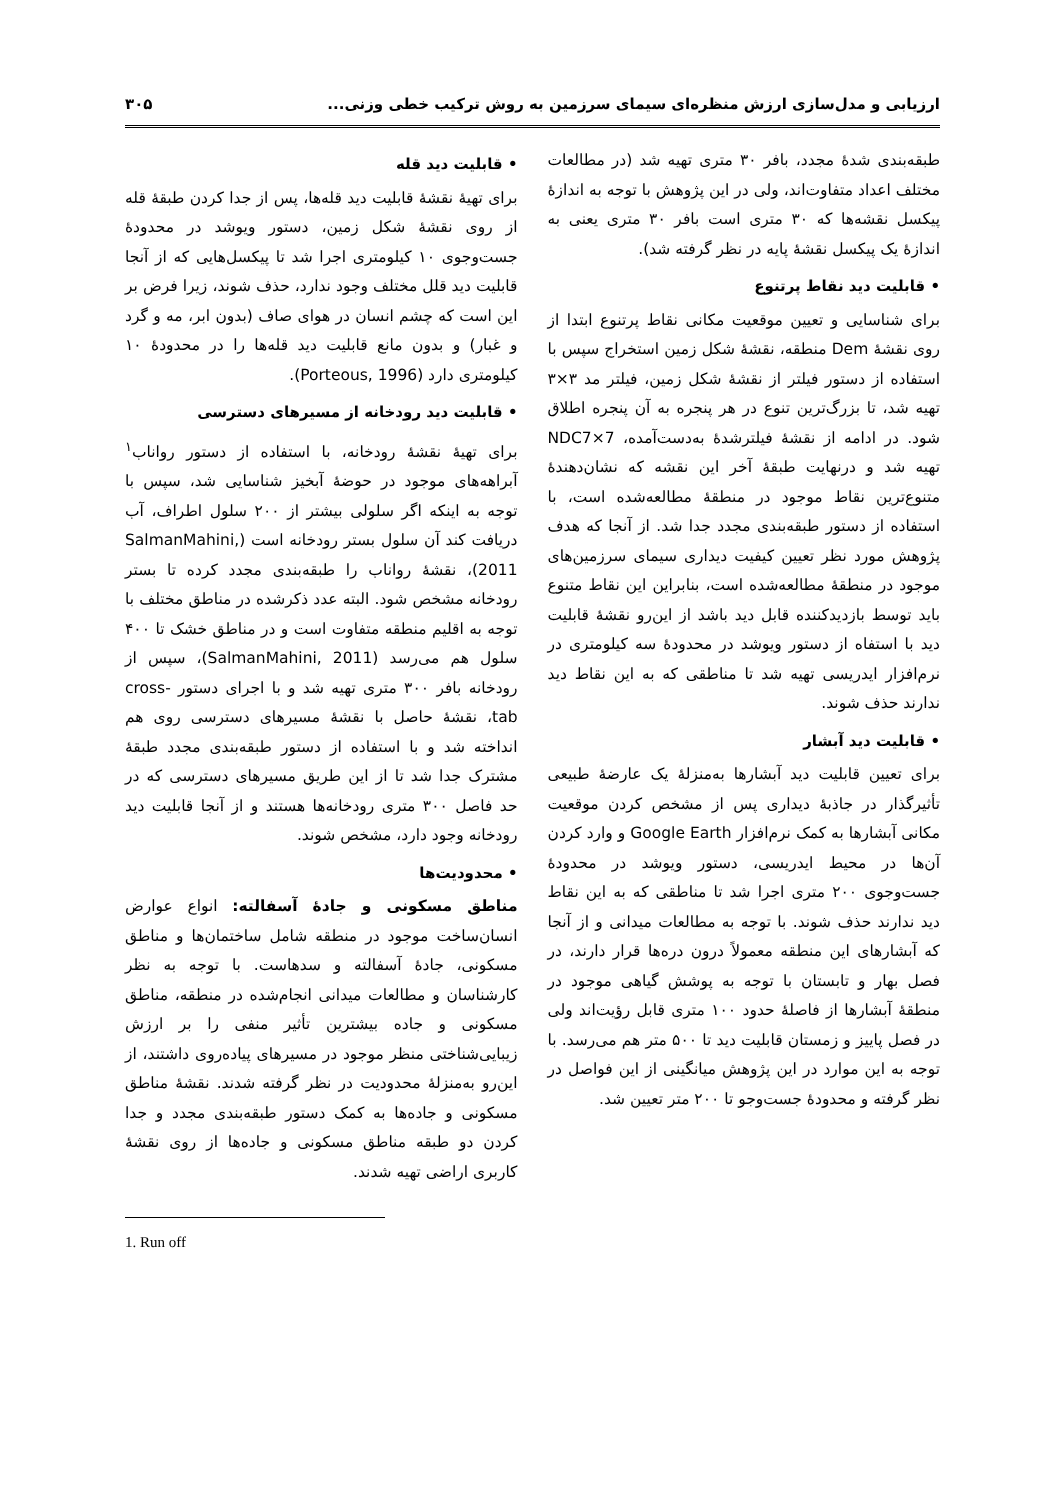ارزیابی و مدل‌سازی ارزش منظره‌ای سیمای سرزمین به روش ترکیب خطی وزنی... ۳۰۵
طبقه‌بندی شدهٔ مجدد، بافر ۳۰ متری تهیه شد (در مطالعات مختلف اعداد متفاوت‌اند، ولی در این پژوهش با توجه به اندازهٔ پیکسل نقشه‌ها که ۳۰ متری است بافر ۳۰ متری یعنی به اندازهٔ یک پیکسل نقشهٔ پایه در نظر گرفته شد).
• قابلیت دید نقاط پرتنوع
برای شناسایی و تعیین موقعیت مکانی نقاط پرتنوع ابتدا از روی نقشهٔ Dem منطقه، نقشهٔ شکل زمین استخراج سپس با استفاده از دستور فیلتر از نقشهٔ شکل زمین، فیلتر مد ۳×۳ تهیه شد، تا بزرگ‌ترین تنوع در هر پنجره به آن پنجره اطلاق شود. در ادامه از نقشهٔ فیلترشدهٔ به‌دست‌آمده، NDC7×7 تهیه شد و درنهایت طبقهٔ آخر این نقشه که نشان‌دهندهٔ متنوع‌ترین نقاط موجود در منطقهٔ مطالعه‌شده است، با استفاده از دستور طبقه‌بندی مجدد جدا شد. از آنجا که هدف پژوهش مورد نظر تعیین کیفیت دیداری سیمای سرزمین‌های موجود در منطقهٔ مطالعه‌شده است، بنابراین این نقاط متنوع باید توسط بازدیدکننده قابل دید باشد از این‌رو نقشهٔ قابلیت دید با استفاه از دستور ویوشد در محدودهٔ سه کیلومتری در نرم‌افزار ایدریسی تهیه شد تا مناطقی که به این نقاط دید ندارند حذف شوند.
• قابلیت دید آبشار
برای تعیین قابلیت دید آبشارها به‌منزلهٔ یک عارضهٔ طبیعی تأثیرگذار در جاذبهٔ دیداری پس از مشخص کردن موقعیت مکانی آبشارها به کمک نرم‌افزار Google Earth و وارد کردن آن‌ها در محیط ایدریسی، دستور ویوشد در محدودهٔ جست‌وجوی ۲۰۰ متری اجرا شد تا مناطقی که به این نقاط دید ندارند حذف شوند. با توجه به مطالعات میدانی و از آنجا که آبشارهای این منطقه معمولاً درون دره‌ها قرار دارند، در فصل بهار و تابستان با توجه به پوشش گیاهی موجود در منطقهٔ آبشارها از فاصلهٔ حدود ۱۰۰ متری قابل رؤیت‌اند ولی در فصل پاییز و زمستان قابلیت دید تا ۵۰۰ متر هم می‌رسد. با توجه به این موارد در این پژوهش میانگینی از این فواصل در نظر گرفته و محدودهٔ جست‌وجو تا ۲۰۰ متر تعیین شد.
• قابلیت دید قله
برای تهیهٔ نقشهٔ قابلیت دید قله‌ها، پس از جدا کردن طبقهٔ قله از روی نقشهٔ شکل زمین، دستور ویوشد در محدودهٔ جست‌وجوی ۱۰ کیلومتری اجرا شد تا پیکسل‌هایی که از آنجا قابلیت دید قلل مختلف وجود ندارد، حذف شوند، زیرا فرض بر این است که چشم انسان در هوای صاف (بدون ابر، مه و گرد و غبار) و بدون مانع قابلیت دید قله‌ها را در محدودهٔ ۱۰ کیلومتری دارد (Porteous, 1996).
• قابلیت دید رودخانه از مسیرهای دسترسی
برای تهیهٔ نقشهٔ رودخانه، با استفاده از دستور رواناب<sup>۱</sup> آبراهه‌های موجود در حوضهٔ آبخیز شناسایی شد، سپس با توجه به اینکه اگر سلولی بیشتر از ۲۰۰ سلول اطراف، آب دریافت کند آن سلول بستر رودخانه است (SalmanMahini, 2011)، نقشهٔ رواناب را طبقه‌بندی مجدد کرده تا بستر رودخانه مشخص شود. البته عدد ذکرشده در مناطق مختلف با توجه به اقلیم منطقه متفاوت است و در مناطق خشک تا ۴۰۰ سلول هم می‌رسد (SalmanMahini, 2011)، سپس از رودخانه بافر ۳۰۰ متری تهیه شد و با اجرای دستور cross-tab، نقشهٔ حاصل با نقشهٔ مسیرهای دسترسی روی هم انداخته شد و با استفاده از دستور طبقه‌بندی مجدد طبقهٔ مشترک جدا شد تا از این طریق مسیرهای دسترسی که در حد فاصل ۳۰۰ متری رودخانه‌ها هستند و از آنجا قابلیت دید رودخانه وجود دارد، مشخص شوند.
• محدودیت‌ها
مناطق مسکونی و جادهٔ آسفالته: انواع عوارض انسان‌ساخت موجود در منطقه شامل ساختمان‌ها و مناطق مسکونی، جادهٔ آسفالته و سدهاست. با توجه به نظر کارشناسان و مطالعات میدانی انجام‌شده در منطقه، مناطق مسکونی و جاده بیشترین تأثیر منفی را بر ارزش زیبایی‌شناختی منظر موجود در مسیرهای پیاده‌روی داشتند، از این‌رو به‌منزلهٔ محدودیت در نظر گرفته شدند. نقشهٔ مناطق مسکونی و جاده‌ها به کمک دستور طبقه‌بندی مجدد و جدا کردن دو طبقه مناطق مسکونی و جاده‌ها از روی نقشهٔ کاربری اراضی تهیه شدند.
1. Run off